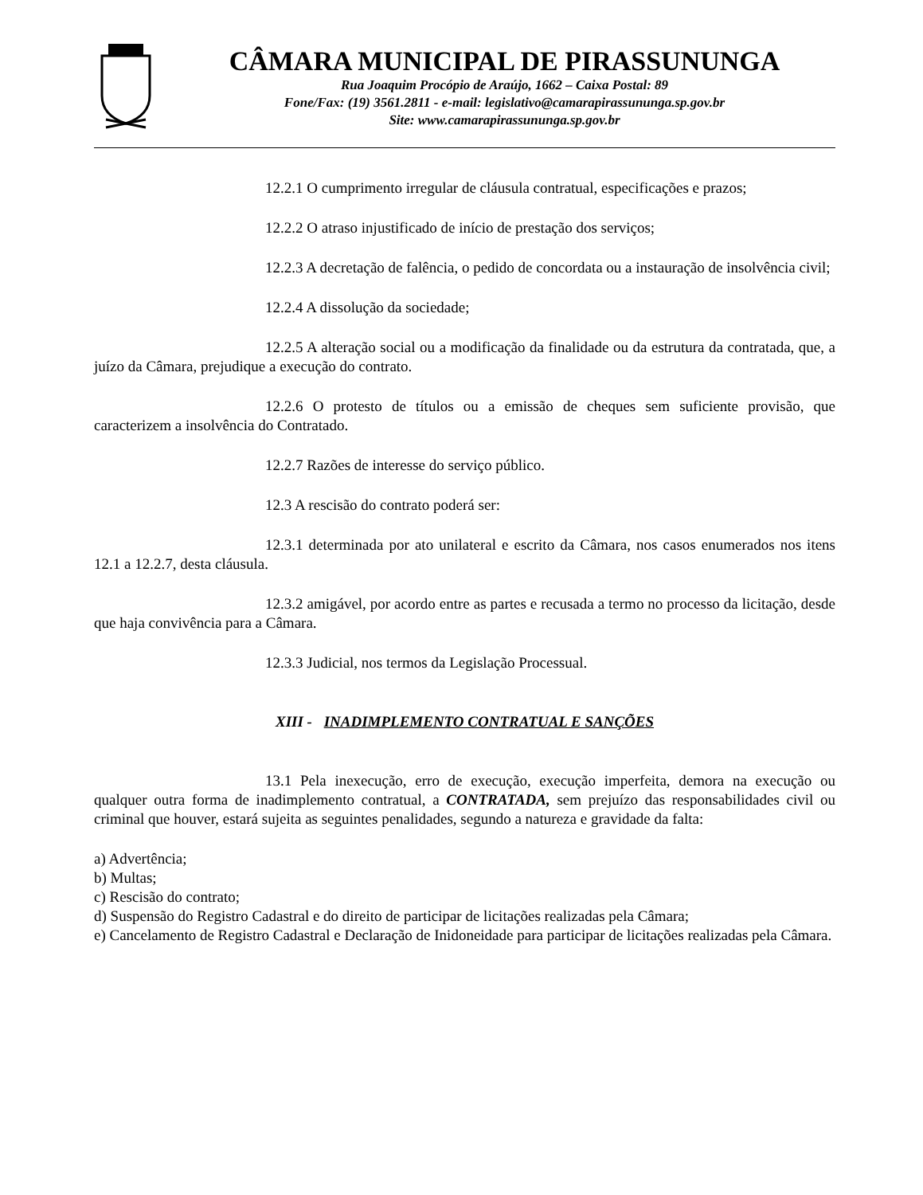CÂMARA MUNICIPAL DE PIRASSUNUNGA
Rua Joaquim Procópio de Araújo, 1662 – Caixa Postal: 89
Fone/Fax: (19) 3561.2811 - e-mail: legislativo@camarapirassununga.sp.gov.br
Site: www.camarapirassununga.sp.gov.br
12.2.1 O cumprimento irregular de cláusula contratual, especificações e prazos;
12.2.2 O atraso injustificado de início de prestação dos serviços;
12.2.3 A decretação de falência, o pedido de concordata ou a instauração de insolvência civil;
12.2.4 A dissolução da sociedade;
12.2.5 A alteração social ou a modificação da finalidade ou da estrutura da contratada, que, a juízo da Câmara, prejudique a execução do contrato.
12.2.6 O protesto de títulos ou a emissão de cheques sem suficiente provisão, que caracterizem a insolvência do Contratado.
12.2.7 Razões de interesse do serviço público.
12.3 A rescisão do contrato poderá ser:
12.3.1 determinada por ato unilateral e escrito da Câmara, nos casos enumerados nos itens 12.1 a 12.2.7, desta cláusula.
12.3.2 amigável, por acordo entre as partes e recusada a termo no processo da licitação, desde que haja convivência para a Câmara.
12.3.3 Judicial, nos termos da Legislação Processual.
XIII - INADIMPLEMENTO CONTRATUAL E SANÇÕES
13.1 Pela inexecução, erro de execução, execução imperfeita, demora na execução ou qualquer outra forma de inadimplemento contratual, a CONTRATADA, sem prejuízo das responsabilidades civil ou criminal que houver, estará sujeita as seguintes penalidades, segundo a natureza e gravidade da falta:
a) Advertência;
b) Multas;
c) Rescisão do contrato;
d) Suspensão do Registro Cadastral e do direito de participar de licitações realizadas pela Câmara;
e) Cancelamento de Registro Cadastral e Declaração de Inidoneidade para participar de licitações realizadas pela Câmara.